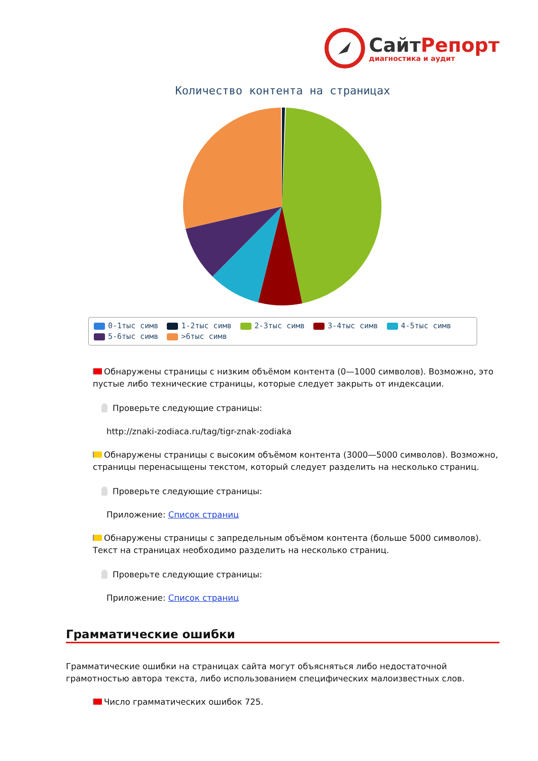СайтРепорт диагностика и аудит
Количество контента на страницах
0-1тыс симв 1-2тыс симв 2-3тыс симв 3-4тыс симв 4-5тыс симв
5-6тыс симв >6тыс симв
Обнаружены страницы с низким объёмом контента (0—1000 символов). Возможно, это пустые либо технические страницы, которые следует закрыть от индексации.
Проверьте следующие страницы:
http://znaki-zodiaca.ru/tag/tigr-znak-zodiaka
Обнаружены страницы с высоким объёмом контента (3000—5000 символов). Возможно, страницы перенасыщены текстом, который следует разделить на несколько страниц.
Проверьте следующие страницы:
Приложение: Список страниц
Обнаружены страницы с запредельным объёмом контента (больше 5000 символов). Текст на страницах необходимо разделить на несколько страниц.
Проверьте следующие страницы:
Приложение: Список страниц
Грамматические ошибки
Грамматические ошибки на страницах сайта могут объясняться либо недостаточной грамотностью автора текста, либо использованием специфических малоизвестных слов.
Число грамматических ошибок 725.